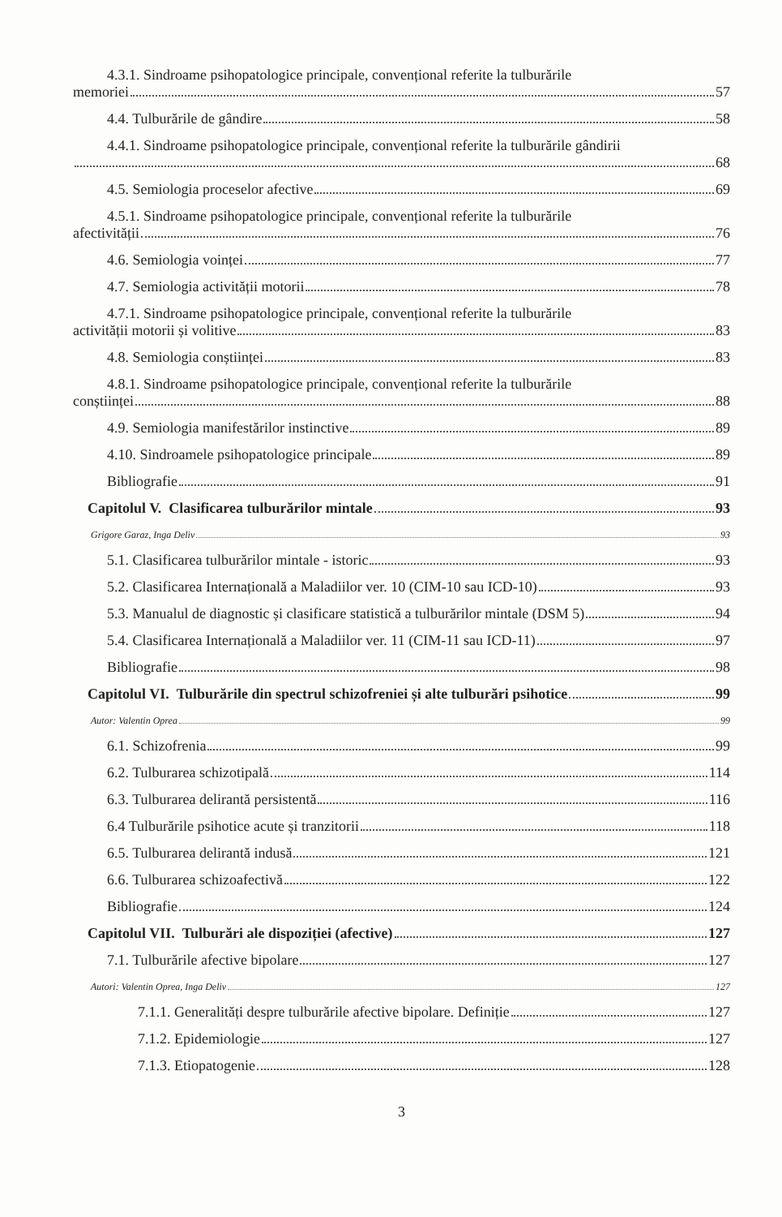4.3.1. Sindroame psihopatologice principale, convențional referite la tulburările
memoriei 57
4.4. Tulburările de gândire 58
4.4.1. Sindroame psihopatologice principale, convențional referite la tulburările gândirii
68
4.5. Semiologia proceselor afective 69
4.5.1. Sindroame psihopatologice principale, convențional referite la tulburările
afectivității 76
4.6. Semiologia voinței 77
4.7. Semiologia activității motorii 78
4.7.1. Sindroame psihopatologice principale, convențional referite la tulburările
activității motorii și volitive 83
4.8. Semiologia conștiinței 83
4.8.1. Sindroame psihopatologice principale, convențional referite la tulburările
conștiinței 88
4.9. Semiologia manifestărilor instinctive 89
4.10. Sindroamele psihopatologice principale 89
Bibliografie 91
Capitolul V. Clasificarea tulburărilor mintale 93
Grigore Garaz, Inga Deliv 93
5.1. Clasificarea tulburărilor mintale - istoric 93
5.2. Clasificarea Internațională a Maladiilor ver. 10 (CIM-10 sau ICD-10) 93
5.3. Manualul de diagnostic și clasificare statistică a tulburărilor mintale (DSM 5) 94
5.4. Clasificarea Internațională a Maladiilor ver. 11 (CIM-11 sau ICD-11) 97
Bibliografie 98
Capitolul VI. Tulburările din spectrul schizofreniei și alte tulburări psihotice 99
Autor: Valentin Oprea 99
6.1. Schizofrenia 99
6.2. Tulburarea schizotipală 114
6.3. Tulburarea delirantă persistentă 116
6.4 Tulburările psihotice acute și tranzitorii 118
6.5. Tulburarea delirantă indusă 121
6.6. Tulburarea schizoafectivă 122
Bibliografie 124
Capitolul VII. Tulburări ale dispoziției (afective) 127
7.1. Tulburările afective bipolare 127
Autori: Valentin Oprea, Inga Deliv 127
7.1.1. Generalități despre tulburările afective bipolare. Definiție 127
7.1.2. Epidemiologie 127
7.1.3. Etiopatogenie 128
3